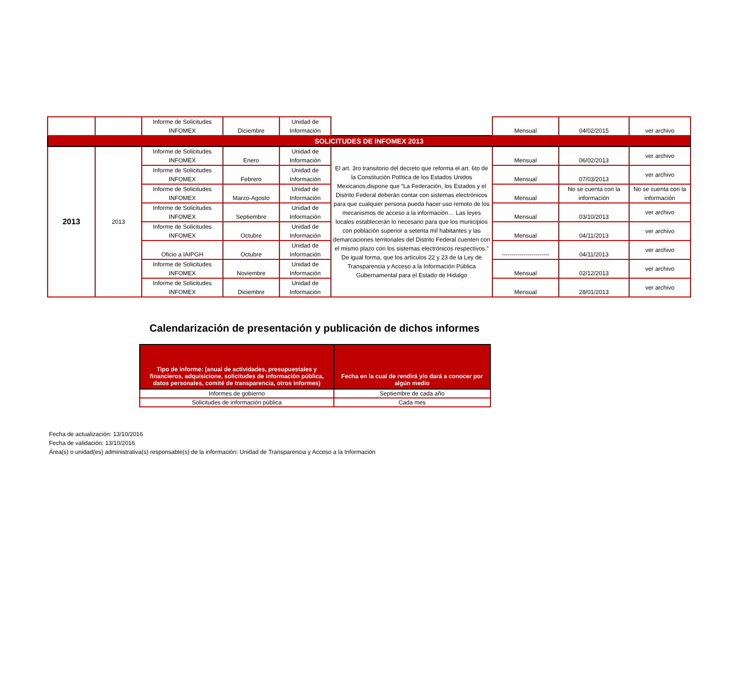| | | Informe de Solicitudes INFOMEX | Diciembre | Unidad de Información | | Mensual | 04/02/2015 | ver archivo |
| SOLICITUDES DE INFOMEX 2013 | | | | | | | | |
| 2013 | 2013 | Informe de Solicitudes INFOMEX | Enero | Unidad de Información | El art. 3ro transitorio del decreto que reforma el art. 6to de la Constitución Política de los Estados Unidos Mexicanos,dispone que “La Federación, los Estados y el Distrito Federal deberán contar con sistemas electrónicos para que cualquier persona pueda hacer uso remoto de los mecanismos de acceso a la información… Las leyes locales establecerán lo necesario para que los municipios con población superior a setenta mil habitantes y las demarcaciones territoriales del Distrito Federal cuenten con el mismo plazo con los sistemas electrónicos respectivos.” De igual forma, que los artículos 22 y 23 de la Ley de Transparencia y Acceso a la Información Pública Gubernamental para el Estado de Hidalgo | Mensual | 06/02/2013 | ver archivo |
| | | Informe de Solicitudes INFOMEX | Febrero | Unidad de Información | | Mensual | 07/03/2013 | ver archivo |
| | | Informe de Solicitudes INFOMEX | Marzo-Agosto | Unidad de Información | | Mensual | No se cuenta con la información | No se cuenta con la información |
| | | Informe de Solicitudes INFOMEX | Septiembre | Unidad de Información | | Mensual | 03/10/2013 | ver archivo |
| | | Informe de Solicitudes INFOMEX | Octubre | Unidad de Información | | Mensual | 04/11/2013 | ver archivo |
| | | Oficio a IAIPGH | Octubre | Unidad de Información | | ------------------------ | 04/11/2013 | ver archivo |
| | | Informe de Solicitudes INFOMEX | Noviembre | Unidad de Información | | Mensual | 02/12/2013 | ver archivo |
| | | Informe de Solicitudes INFOMEX | Diciembre | Unidad de Información | | Mensual | 28/01/2013 | ver archivo |
Calendarización de presentación y publicación de dichos informes
| Tipo de informe: (anual de actividades, presupuestales y financieros, adquisicione, solicitudes de información pública, datos personales, comité de transparencia, otros informes) | Fecha en la cual de rendirá y/o dará a conocer por algún medio |
| --- | --- |
| Informes de gobierno | Septiembre de cada año |
| Solicitudes de información pública | Cada mes |
Fecha de actualización: 13/10/2016
Fecha de validación: 13/10/2016
Área(s) o unidad(es) administrativa(s) responsable(s) de la información: Unidad de Transparencia y Acceso a la Información